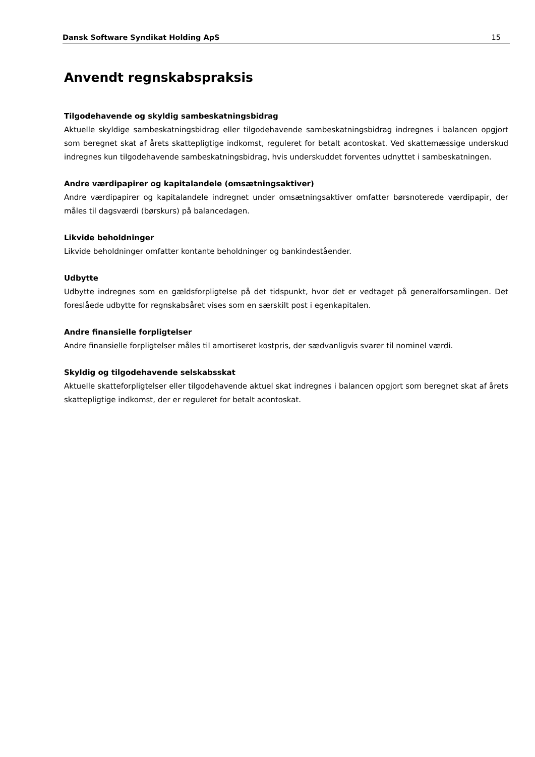Dansk Software Syndikat Holding ApS 15
Anvendt regnskabspraksis
Tilgodehavende og skyldig sambeskatningsbidrag
Aktuelle skyldige sambeskatningsbidrag eller tilgodehavende sambeskatningsbidrag indregnes i balancen opgjort som beregnet skat af årets skattepligtige indkomst, reguleret for betalt acontoskat. Ved skattemæssige underskud indregnes kun tilgodehavende sambeskatningsbidrag, hvis underskuddet forventes udnyttet i sambeskatningen.
Andre værdipapirer og kapitalandele (omsætningsaktiver)
Andre værdipapirer og kapitalandele indregnet under omsætningsaktiver omfatter børsnoterede værdipapir, der måles til dagsværdi (børskurs) på balancedagen.
Likvide beholdninger
Likvide beholdninger omfatter kontante beholdninger og bankindeståender.
Udbytte
Udbytte indregnes som en gældsforpligtelse på det tidspunkt, hvor det er vedtaget på generalforsamlingen. Det foreslåede udbytte for regnskabsåret vises som en særskilt post i egenkapitalen.
Andre finansielle forpligtelser
Andre finansielle forpligtelser måles til amortiseret kostpris, der sædvanligvis svarer til nominel værdi.
Skyldig og tilgodehavende selskabsskat
Aktuelle skatteforpligtelser eller tilgodehavende aktuel skat indregnes i balancen opgjort som beregnet skat af årets skattepligtige indkomst, der er reguleret for betalt acontoskat.